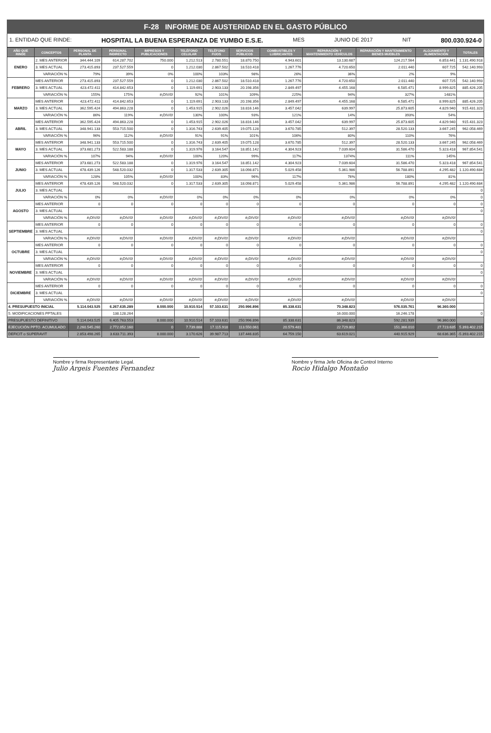F-28 INFORME DE AUSTERIDAD EN EL GASTO PÚBLICO
1. ENTIDAD QUE RINDE: HOSPITAL LA BUENA ESPERANZA DE YUMBO E.S.E. MES JUNIO DE 2017 NIT 800.030.924-0
| AÑO QUE RINDE | CONCEPTOS | PERSONAL DE PLANTA | PERSONAL INDIRECTO | IMPRESOS Y PUBLICACIONES | TELÉFONO CELULAR | TELÉFONO FIJOS | SERVICIOS PÚBLICOS | COMBUSTIBLES Y LUBRICANTES | REPARACIÓN Y MANTENIMIENTO VEHÍCULOS | REPARACIÓN Y MANTENIMIENTO BIENES MUEBLES | ALOJAMIENTO Y ALIMENTACIÓN | TOTALES |
| --- | --- | --- | --- | --- | --- | --- | --- | --- | --- | --- | --- | --- |
| ENERO | 2. MES ANTERIOR | 344.444.109 | 614.287.702 | 750.000 | 1.212.513 | 2.780.551 | 18.870.750 | 4.943.601 | 13.130.687 | 124.217.564 | 6.853.441 | 1.131.490.918 |
| | 3. MES ACTUAL | 273.415.893 | 237.527.559 | 0 | 1.212.030 | 2.867.502 | 18.510.418 | 1.267.776 | 4.720.650 | 2.011.440 | 607.725 | 542.140.993 |
| | VARIACIÓN % | 79% | 39% | 0% | 100% | 103% | 98% | 26% | 36% | 2% | 9% | |
| FEBRERO | MES ANTERIOR | 273.415.893 | 237.527.559 | 0 | 1.212.030 | 2.867.502 | 18.510.418 | 1.267.776 | 4.720.650 | 2.011.440 | 607.725 | 542.140.993 |
| | 3. MES ACTUAL | 423.472.411 | 414.842.653 | 0 | 1.119.691 | 2.903.133 | 20.198.356 | 2.849.497 | 4.455.168 | 6.585.471 | 8.999.825 | 885.426.205 |
| | VARIACIÓN % | 155% | 175% | #¡DIV/0! | 92% | 101% | 109% | 225% | 94% | 327% | 1481% | |
| MARZO | MES ANTERIOR | 423.472.411 | 414.842.653 | 0 | 1.119.691 | 2.903.133 | 20.198.356 | 2.849.497 | 4.455.168 | 6.585.471 | 8.999.825 | 885.426.205 |
| | 3. MES ACTUAL | 362.595.424 | 494.863.228 | 0 | 1.453.915 | 2.902.026 | 18.816.146 | 3.457.042 | 639.997 | 25.873.605 | 4.829.940 | 915.431.323 |
| | VARIACIÓN % | 86% | 119% | #¡DIV/0! | 130% | 100% | 93% | 121% | 14% | 393% | 54% | |
| ABRIL | MES ANTERIOR | 362.595.424 | 494.863.228 | 0 | 1.453.915 | 2.902.026 | 18.816.146 | 3.457.042 | 639.997 | 25.873.605 | 4.829.940 | 915.431.323 |
| | 3. MES ACTUAL | 348.941.133 | 553.715.500 | 0 | 1.316.743 | 2.639.405 | 19.075.128 | 3.670.785 | 512.397 | 28.520.133 | 3.667.245 | 962.058.469 |
| | VARIACIÓN % | 96% | 112% | #¡DIV/0! | 91% | 91% | 101% | 106% | 80% | 110% | 76% | |
| MAYO | MES ANTERIOR | 348.941.133 | 553.715.500 | 0 | 1.316.743 | 2.639.405 | 19.075.128 | 3.670.785 | 512.397 | 28.520.133 | 3.667.245 | 962.058.469 |
| | 3. MES ACTUAL | 373.681.273 | 522.583.188 | 0 | 1.319.976 | 3.164.547 | 18.851.142 | 4.304.923 | 7.039.604 | 31.586.470 | 5.323.418 | 967.854.541 |
| | VARIACIÓN % | 107% | 94% | #¡DIV/0! | 100% | 120% | 99% | 117% | 1374% | 111% | 145% | |
| JUNIO | MES ANTERIOR | 373.681.273 | 522.583.188 | 0 | 1.319.976 | 3.164.547 | 18.851.142 | 4.304.923 | 7.039.604 | 31.586.470 | 5.323.418 | 967.854.541 |
| | 3. MES ACTUAL | 478.439.126 | 548.520.032 | 0 | 1.317.533 | 2.639.305 | 18.098.871 | 5.029.458 | 5.361.986 | 56.788.891 | 4.295.482 | 1.120.490.684 |
| | VARIACIÓN % | 128% | 105% | #¡DIV/0! | 100% | 83% | 96% | 117% | 76% | 180% | 81% | |
| JULIO | MES ANTERIOR | 478.439.126 | 548.520.032 | 0 | 1.317.533 | 2.639.305 | 18.098.871 | 5.029.458 | 5.361.986 | 56.788.891 | 4.295.482 | 1.120.490.684 |
| | 3. MES ACTUAL | | | | | | | | | | | 0 |
| | VARIACIÓN % | 0% | 0% | #¡DIV/0! | 0% | 0% | 0% | 0% | 0% | 0% | 0% | 0 |
| AGOSTO | MES ANTERIOR | 0 | 0 | 0 | 0 | 0 | 0 | 0 | 0 | 0 | 0 | 0 |
| | 3. MES ACTUAL | | | | | | | | | | | 0 |
| | VARIACIÓN % | #¡DIV/0! | #¡DIV/0! | #¡DIV/0! | #¡DIV/0! | #¡DIV/0! | #¡DIV/0! | #¡DIV/0! | #¡DIV/0! | #¡DIV/0! | #¡DIV/0! | |
| SEPTIEMBRE | MES ANTERIOR | 0 | 0 | 0 | 0 | 0 | 0 | 0 | 0 | 0 | 0 | 0 |
| | 3. MES ACTUAL | | | | | | | | | | | 0 |
| | VARIACIÓN % | #¡DIV/0! | #¡DIV/0! | #¡DIV/0! | #¡DIV/0! | #¡DIV/0! | #¡DIV/0! | #¡DIV/0! | #¡DIV/0! | #¡DIV/0! | #¡DIV/0! | |
| OCTUBRE | MES ANTERIOR | 0 | 0 | 0 | 0 | 0 | 0 | 0 | 0 | 0 | 0 | 0 |
| | 3. MES ACTUAL | | | | | | | | | | | 0 |
| | VARIACIÓN % | #¡DIV/0! | #¡DIV/0! | #¡DIV/0! | #¡DIV/0! | #¡DIV/0! | #¡DIV/0! | #¡DIV/0! | #¡DIV/0! | #¡DIV/0! | #¡DIV/0! | |
| NOVIEMBRE | MES ANTERIOR | 0 | 0 | 0 | 0 | 0 | 0 | 0 | 0 | 0 | 0 | 0 |
| | 3. MES ACTUAL | | | | | | | | | | | 0 |
| | VARIACIÓN % | #¡DIV/0! | #¡DIV/0! | #¡DIV/0! | #¡DIV/0! | #¡DIV/0! | #¡DIV/0! | #¡DIV/0! | #¡DIV/0! | #¡DIV/0! | #¡DIV/0! | |
| DICIEMBRE | MES ANTERIOR | 0 | 0 | 0 | 0 | 0 | 0 | 0 | 0 | 0 | 0 | 0 |
| | 3. MES ACTUAL | | | | | | | | | | | 0 |
| | VARIACIÓN % | #¡DIV/0! | #¡DIV/0! | #¡DIV/0! | #¡DIV/0! | #¡DIV/0! | #¡DIV/0! | #¡DIV/0! | #¡DIV/0! | #¡DIV/0! | #¡DIV/0! | |
| 4. PRESUPUESTO INICIAL | | 5.114.043.525 | 6.267.635.289 | 8.000.000 | 10.910.514 | 57.103.631 | 250.996.896 | 85.338.631 | 70.348.823 | 576.035.761 | 96.360.000 | |
| 5. MODIFICACIONES PPTALES | | | 138.128.264 | | | | | | 16.000.000 | 16.246.178 | | 0 |
| PRESUPUESTO DEFINITIVO | | 5.114.043.525 | 6.405.763.553 | 8.000.000 | 10.910.514 | 57.103.631 | 250.996.896 | 85.338.631 | 86.348.823 | 592.281.939 | 96.360.000 | |
| EJECUCIÓN PPTO. ACUMULADO | | 2.260.545.260 | 2.772.052.160 | 0 | 7.739.888 | 17.115.918 | 113.550.061 | 20.579.481 | 22.729.802 | 151.366.010 | 27.723.635 | 5.393.402.215 |
| DEFICIT o SUPERAVIT | | 2.853.498.265 | 3.633.711.393 | 8.000.000 | 3.170.626 | 39.987.713 | 137.446.835 | 64.759.150 | 63.619.021 | 440.915.929 | 68.636.365 | -5.393.402.215 |
Nombre y firma Representante Legal.
Julio Argeis Fuentes Fernandez
Nombre y firma Jefe Oficina de Control Interno
Rocio Hidalgo Montaño